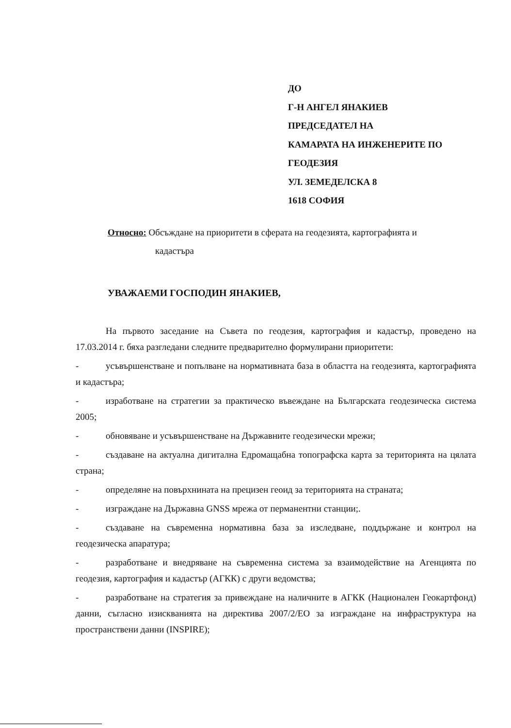ДО
Г-Н АНГЕЛ ЯНАКИЕВ
ПРЕДСЕДАТЕЛ НА
КАМАРАТА НА ИНЖЕНЕРИТЕ ПО ГЕОДЕЗИЯ
УЛ. ЗЕМЕДЕЛСКА 8
1618 СОФИЯ
Относно: Обсъждане на приоритети в сферата на геодезията, картографията и
кадастъра
УВАЖАЕМИ ГОСПОДИН ЯНАКИЕВ,
На първото заседание на Съвета по геодезия, картография и кадастър, проведено на 17.03.2014 г. бяха разгледани следните предварително формулирани приоритети:
- усъвършенстване и попълване на нормативната база в областта на геодезията, картографията и кадастъра;
- изработване на стратегии за практическо въвеждане на Българската геодезическа система 2005;
- обновяване и усъвършенстване на Държавните геодезически мрежи;
- създаване на актуална дигитална Едромащабна топографска карта за територията на цялата страна;
- определяне на повърхнината на прецизен геоид за територията на страната;
- изграждане на Държавна GNSS мрежа от перманентни станции;.
- създаване на съвременна нормативна база за изследване, поддържане и контрол на геодезическа апаратура;
- разработване и внедряване на съвременна система за взаимодействие на Агенцията по геодезия, картография и кадастър (АГКК) с други ведомства;
- разработване на стратегия за привеждане на наличните в АГКК (Национален Геокартфонд) данни, съгласно изискванията на директива 2007/2/ЕО за изграждане на инфраструктура на пространствени данни (INSPIRE);